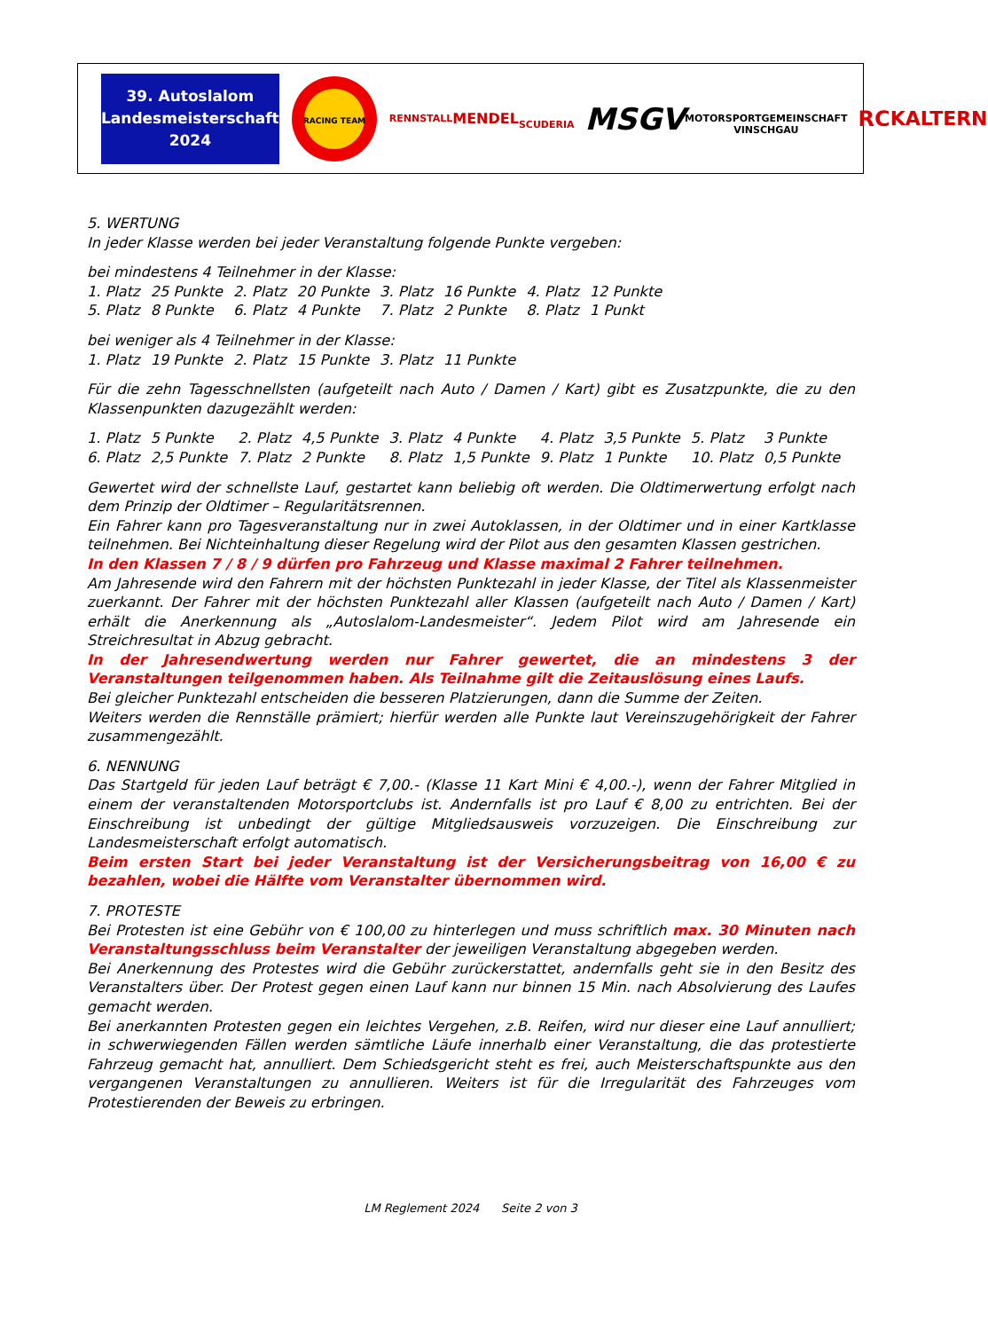39. Autoslalom
Landesmeisterschaft
2024
RACING TEAM
RENNSTALL
MENDEL
SCUDERIA
MSGV
MOTORSPORTGEMEINSCHAFT VINSCHGAU
RC
KALTERN
5. WERTUNG
In jeder Klasse werden bei jeder Veranstaltung folgende Punkte vergeben:
bei mindestens 4 Teilnehmer in der Klasse:
| 1. Platz | 25 Punkte | 2. Platz | 20 Punkte | 3. Platz | 16 Punkte | 4. Platz | 12 Punkte |
| 5. Platz | 8 Punkte | 6. Platz | 4 Punkte | 7. Platz | 2 Punkte | 8. Platz | 1 Punkt |
bei weniger als 4 Teilnehmer in der Klasse:
| 1. Platz | 19 Punkte | 2. Platz | 15 Punkte | 3. Platz | 11 Punkte |
Für die zehn Tagesschnellsten (aufgeteilt nach Auto / Damen / Kart) gibt es Zusatzpunkte, die zu den Klassenpunkten dazugezählt werden:
| 1. Platz | 5 Punkte | 2. Platz | 4,5 Punkte | 3. Platz | 4 Punkte | 4. Platz | 3,5 Punkte | 5. Platz | 3 Punkte |
| 6. Platz | 2,5 Punkte | 7. Platz | 2 Punkte | 8. Platz | 1,5 Punkte | 9. Platz | 1 Punkte | 10. Platz | 0,5 Punkte |
Gewertet wird der schnellste Lauf, gestartet kann beliebig oft werden. Die Oldtimerwertung erfolgt nach dem Prinzip der Oldtimer – Regularitätsrennen.
Ein Fahrer kann pro Tagesveranstaltung nur in zwei Autoklassen, in der Oldtimer und in einer Kartklasse teilnehmen. Bei Nichteinhaltung dieser Regelung wird der Pilot aus den gesamten Klassen gestrichen.
In den Klassen 7 / 8 / 9 dürfen pro Fahrzeug und Klasse maximal 2 Fahrer teilnehmen.
Am Jahresende wird den Fahrern mit der höchsten Punktezahl in jeder Klasse, der Titel als Klassenmeister zuerkannt. Der Fahrer mit der höchsten Punktezahl aller Klassen (aufgeteilt nach Auto / Damen / Kart) erhält die Anerkennung als „Autoslalom-Landesmeister“. Jedem Pilot wird am Jahresende ein Streichresultat in Abzug gebracht.
In der Jahresendwertung werden nur Fahrer gewertet, die an mindestens 3 der Veranstaltungen teilgenommen haben. Als Teilnahme gilt die Zeitauslösung eines Laufs.
Bei gleicher Punktezahl entscheiden die besseren Platzierungen, dann die Summe der Zeiten.
Weiters werden die Rennställe prämiert; hierfür werden alle Punkte laut Vereinszugehörigkeit der Fahrer zusammengezählt.
6. NENNUNG
Das Startgeld für jeden Lauf beträgt € 7,00.- (Klasse 11 Kart Mini € 4,00.-), wenn der Fahrer Mitglied in einem der veranstaltenden Motorsportclubs ist. Andernfalls ist pro Lauf € 8,00 zu entrichten. Bei der Einschreibung ist unbedingt der gültige Mitgliedsausweis vorzuzeigen. Die Einschreibung zur Landesmeisterschaft erfolgt automatisch.
Beim ersten Start bei jeder Veranstaltung ist der Versicherungsbeitrag von 16,00 € zu bezahlen, wobei die Hälfte vom Veranstalter übernommen wird.
7. PROTESTE
Bei Protesten ist eine Gebühr von € 100,00 zu hinterlegen und muss schriftlich max. 30 Minuten nach Veranstaltungsschluss beim Veranstalter der jeweiligen Veranstaltung abgegeben werden.
Bei Anerkennung des Protestes wird die Gebühr zurückerstattet, andernfalls geht sie in den Besitz des Veranstalters über. Der Protest gegen einen Lauf kann nur binnen 15 Min. nach Absolvierung des Laufes gemacht werden.
Bei anerkannten Protesten gegen ein leichtes Vergehen, z.B. Reifen, wird nur dieser eine Lauf annulliert; in schwerwiegenden Fällen werden sämtliche Läufe innerhalb einer Veranstaltung, die das protestierte Fahrzeug gemacht hat, annulliert. Dem Schiedsgericht steht es frei, auch Meisterschaftspunkte aus den vergangenen Veranstaltungen zu annullieren. Weiters ist für die Irregularität des Fahrzeuges vom Protestierenden der Beweis zu erbringen.
LM Reglement 2024 Seite 2 von 3